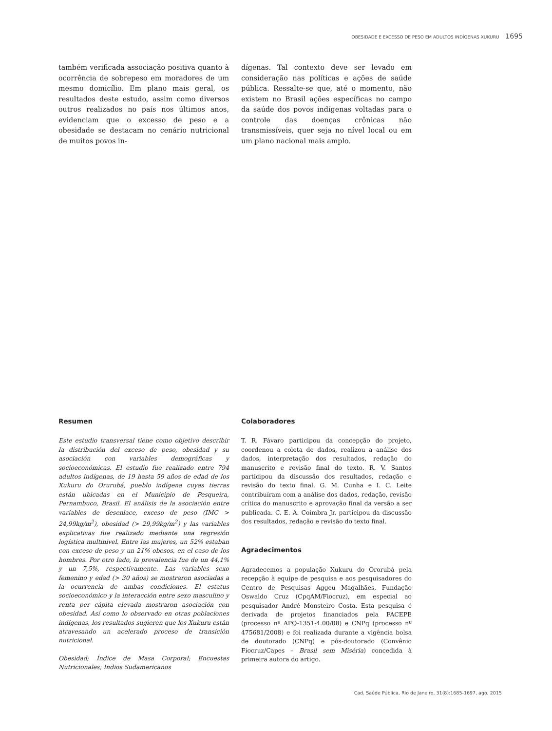OBESIDADE E EXCESSO DE PESO EM ADULTOS INDÍGENAS XUKURU 1695
também verificada associação positiva quanto à ocorrência de sobrepeso em moradores de um mesmo domicílio. Em plano mais geral, os resultados deste estudo, assim como diversos outros realizados no país nos últimos anos, evidenciam que o excesso de peso e a obesidade se destacam no cenário nutricional de muitos povos in-
dígenas. Tal contexto deve ser levado em consideração nas políticas e ações de saúde pública. Ressalte-se que, até o momento, não existem no Brasil ações específicas no campo da saúde dos povos indígenas voltadas para o controle das doenças crônicas não transmissíveis, quer seja no nível local ou em um plano nacional mais amplo.
Resumen
Este estudio transversal tiene como objetivo describir la distribución del exceso de peso, obesidad y su asociación con variables demográficas y socioeconómicas. El estudio fue realizado entre 794 adultos indígenas, de 19 hasta 59 años de edad de los Xukuru do Orurubá, pueblo indígena cuyas tierras están ubicadas en el Municipio de Pesqueira, Pernambuco, Brasil. El análisis de la asociación entre variables de desenlace, exceso de peso (IMC > 24,99kg/m<sup>2</sup>), obesidad (> 29,99kg/m<sup>2</sup>) y las variables explicativas fue realizado mediante una regresión logística multinivel. Entre las mujeres, un 52% estaban con exceso de peso y un 21% obesos, en el caso de los hombres. Por otro lado, la prevalencia fue de un 44,1% y un 7,5%, respectivamente. Las variables sexo femenino y edad (> 30 años) se mostraron asociadas a la ocurrencia de ambas condiciones. El estatus socioeconómico y la interacción entre sexo masculino y renta per cápita elevada mostraron asociación con obesidad. Así como lo observado en otras poblaciones indígenas, los resultados sugieren que los Xukuru están atravesando un acelerado proceso de transición nutricional.
Obesidad; Índice de Masa Corporal; Encuestas Nutricionales; Indios Sudamericanos
Colaboradores
T. R. Fávaro participou da concepção do projeto, coordenou a coleta de dados, realizou a análise dos dados, interpretação dos resultados, redação do manuscrito e revisão final do texto. R. V. Santos participou da discussão dos resultados, redação e revisão do texto final. G. M. Cunha e I. C. Leite contribuíram com a análise dos dados, redação, revisão crítica do manuscrito e aprovação final da versão a ser publicada. C. E. A. Coimbra Jr. participou da discussão dos resultados, redação e revisão do texto final.
Agradecimentos
Agradecemos a população Xukuru do Ororubá pela recepção à equipe de pesquisa e aos pesquisadores do Centro de Pesquisas Aggeu Magalhães, Fundação Oswaldo Cruz (CpqAM/Fiocruz), em especial ao pesquisador André Monsteiro Costa. Esta pesquisa é derivada de projetos financiados pela FACEPE (processo nº APQ-1351-4.00/08) e CNPq (processo nº 475681/2008) e foi realizada durante a vigência bolsa de doutorado (CNPq) e pós-doutorado (Convênio Fiocruz/Capes – Brasil sem Miséria) concedida à primeira autora do artigo.
Cad. Saúde Pública, Rio de Janeiro, 31(8):1685-1697, ago, 2015